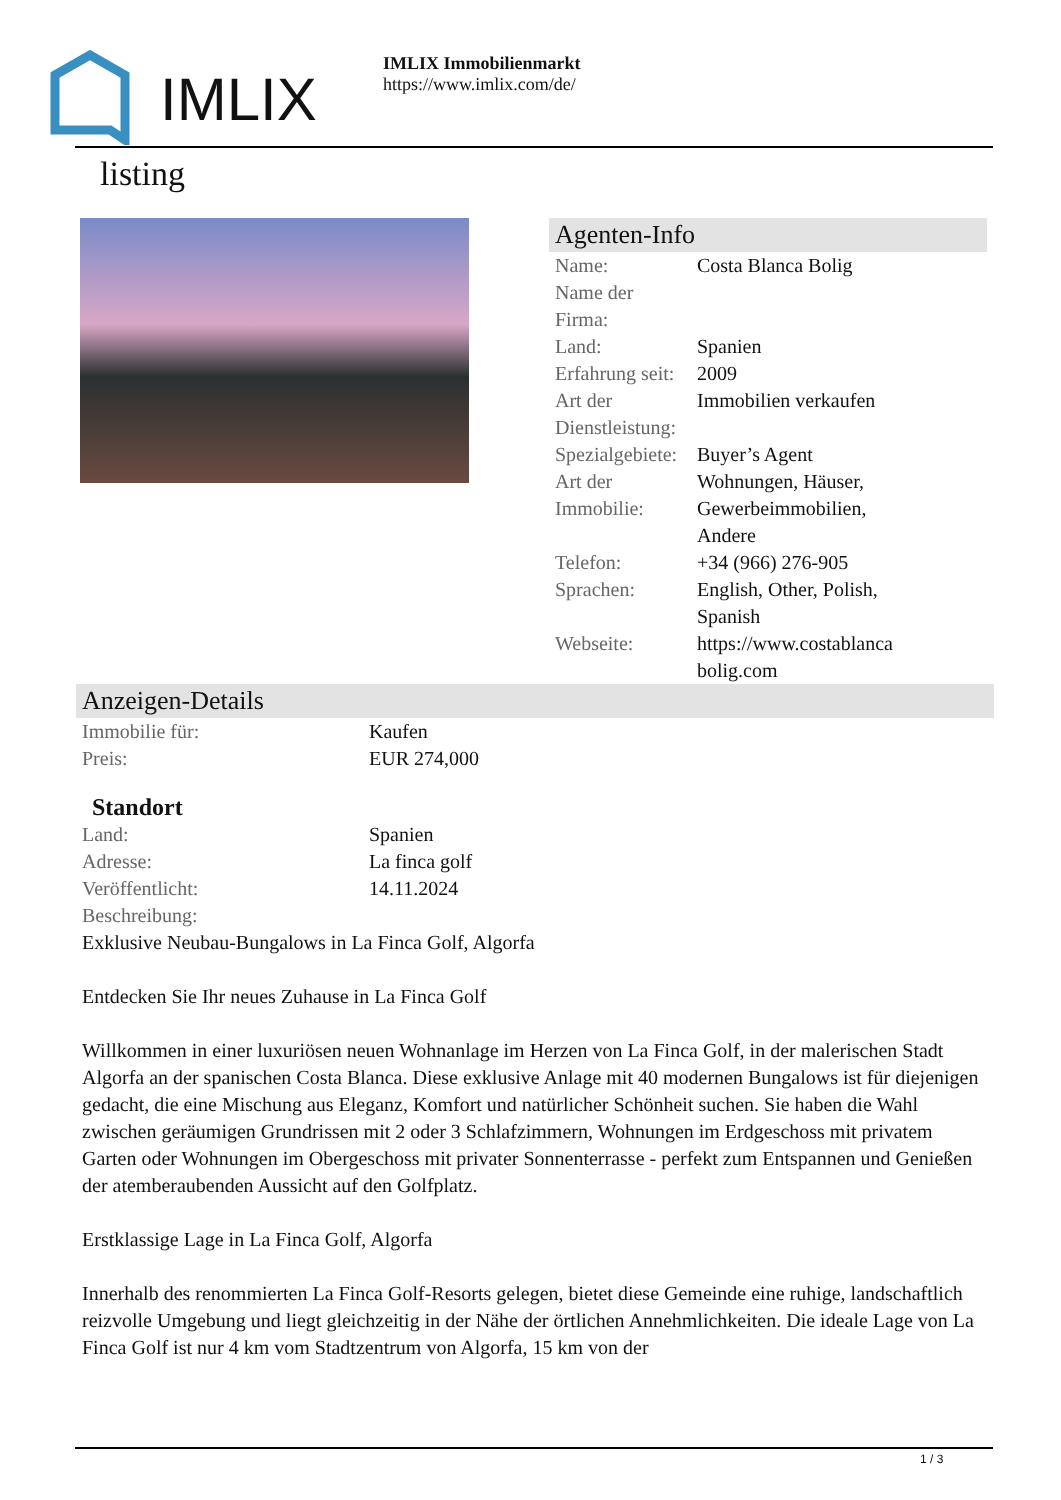IMLIX
IMLIX Immobilienmarkt
https://www.imlix.com/de/
listing
Agenten-Info
| Name: | Costa Blanca Bolig |
| Name der Firma: | |
| Land: | Spanien |
| Erfahrung seit: | 2009 |
| Art der Dienstleistung: | Immobilien verkaufen |
| Spezialgebiete: | Buyer’s Agent |
| Art der Immobilie: | Wohnungen, Häuser, Gewerbeimmobilien, Andere |
| Telefon: | +34 (966) 276-905 |
| Sprachen: | English, Other, Polish, Spanish |
| Webseite: | https://www.costablanca bolig.com |
Anzeigen-Details
| Immobilie für: | Kaufen |
| Preis: | EUR 274,000 |
Standort
| Land: | Spanien |
| Adresse: | La finca golf |
| Veröffentlicht: | 14.11.2024 |
| Beschreibung: | |
Exklusive Neubau-Bungalows in La Finca Golf, Algorfa
Entdecken Sie Ihr neues Zuhause in La Finca Golf
Willkommen in einer luxuriösen neuen Wohnanlage im Herzen von La Finca Golf, in der malerischen Stadt Algorfa an der spanischen Costa Blanca. Diese exklusive Anlage mit 40 modernen Bungalows ist für diejenigen gedacht, die eine Mischung aus Eleganz, Komfort und natürlicher Schönheit suchen. Sie haben die Wahl zwischen geräumigen Grundrissen mit 2 oder 3 Schlafzimmern, Wohnungen im Erdgeschoss mit privatem Garten oder Wohnungen im Obergeschoss mit privater Sonnenterrasse - perfekt zum Entspannen und Genießen der atemberaubenden Aussicht auf den Golfplatz.
Erstklassige Lage in La Finca Golf, Algorfa
Innerhalb des renommierten La Finca Golf-Resorts gelegen, bietet diese Gemeinde eine ruhige, landschaftlich reizvolle Umgebung und liegt gleichzeitig in der Nähe der örtlichen Annehmlichkeiten. Die ideale Lage von La Finca Golf ist nur 4 km vom Stadtzentrum von Algorfa, 15 km von der
1 / 3